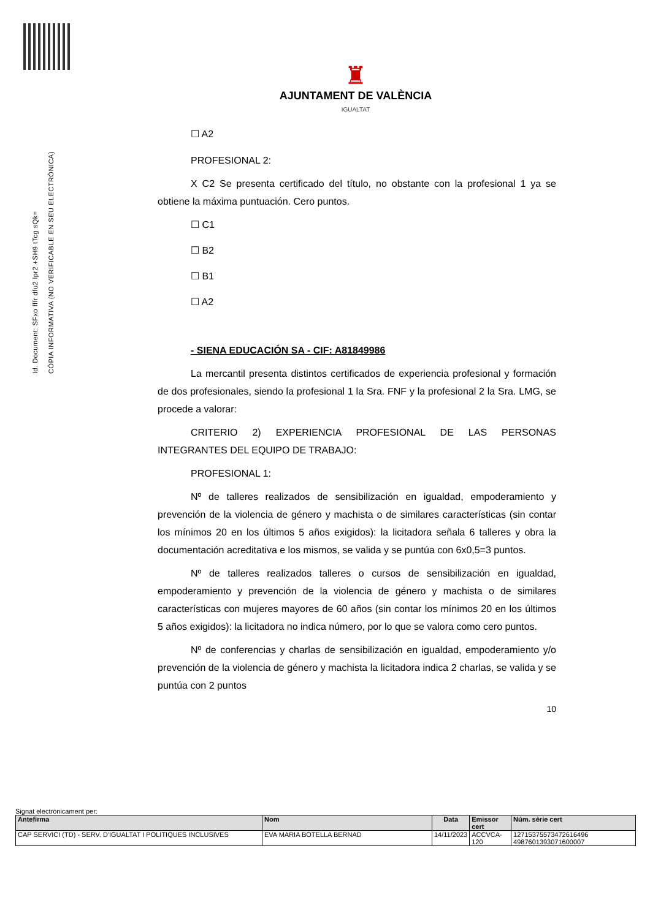Id. Document: SFxo fffr dfu2 lpr2 +SH9 tTcg sQk=
CÒPIA INFORMATIVA (NO VERIFICABLE EN SEU ELECTRÒNICA)
♜
AJUNTAMENT DE VALÈNCIA
IGUALTAT
☐ A2
PROFESIONAL 2:
X C2 Se presenta certificado del título, no obstante con la profesional 1 ya se obtiene la máxima puntuación. Cero puntos.
☐ C1
☐ B2
☐ B1
☐ A2
- SIENA EDUCACIÓN SA - CIF: A81849986
La mercantil presenta distintos certificados de experiencia profesional y formación de dos profesionales, siendo la profesional 1 la Sra. FNF y la profesional 2 la Sra. LMG, se procede a valorar:
CRITERIO 2) EXPERIENCIA PROFESIONAL DE LAS PERSONAS INTEGRANTES DEL EQUIPO DE TRABAJO:
PROFESIONAL 1:
Nº de talleres realizados de sensibilización en igualdad, empoderamiento y prevención de la violencia de género y machista o de similares características (sin contar los mínimos 20 en los últimos 5 años exigidos): la licitadora señala 6 talleres y obra la documentación acreditativa e los mismos, se valida y se puntúa con 6x0,5=3 puntos.
Nº de talleres realizados talleres o cursos de sensibilización en igualdad, empoderamiento y prevención de la violencia de género y machista o de similares características con mujeres mayores de 60 años (sin contar los mínimos 20 en los últimos 5 años exigidos): la licitadora no indica número, por lo que se valora como cero puntos.
Nº de conferencias y charlas de sensibilización en igualdad, empoderamiento y/o prevención de la violencia de género y machista la licitadora indica 2 charlas, se valida y se puntúa con 2 puntos
10
Signat electrònicament per:
| Antefirma | Nom | Data | Emissor cert | Núm. sèrie cert |
| --- | --- | --- | --- | --- |
| CAP SERVICI (TD) - SERV. D'IGUALTAT I POLITIQUES INCLUSIVES | EVA MARIA BOTELLA BERNAD | 14/11/2023 | ACCVCA-120 | 12715375573472616496 4987601393071600007 |